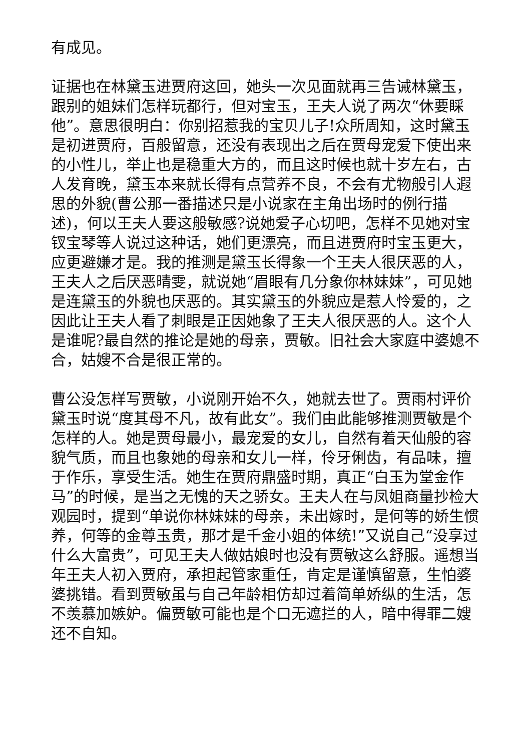有成见。
证据也在林黛玉进贾府这回，她头一次见面就再三告诫林黛玉，跟别的姐妹们怎样玩都行，但对宝玉，王夫人说了两次“休要睬他”。意思很明白：你别招惹我的宝贝儿子!众所周知，这时黛玉是初进贾府，百般留意，还没有表现出之后在贾母宠爱下使出来的小性儿，举止也是稳重大方的，而且这时候也就十岁左右，古人发育晚，黛玉本来就长得有点营养不良，不会有尤物般引人遐思的外貌(曹公那一番描述只是小说家在主角出场时的例行描述)，何以王夫人要这般敏感?说她爱子心切吧，怎样不见她对宝钗宝琴等人说过这种话，她们更漂亮，而且进贾府时宝玉更大，应更避嫌才是。我的推测是黛玉长得象一个王夫人很厌恶的人，王夫人之后厌恶晴雯，就说她“眉眼有几分象你林妹妹”，可见她是连黛玉的外貌也厌恶的。其实黛玉的外貌应是惹人怜爱的，之因此让王夫人看了刺眼是正因她象了王夫人很厌恶的人。这个人是谁呢?最自然的推论是她的母亲，贾敏。旧社会大家庭中婆媳不合，姑嫂不合是很正常的。
曹公没怎样写贾敏，小说刚开始不久，她就去世了。贾雨村评价黛玉时说“度其母不凡，故有此女”。我们由此能够推测贾敏是个怎样的人。她是贾母最小，最宠爱的女儿，自然有着天仙般的容貌气质，而且也象她的母亲和女儿一样，伶牙俐齿，有品味，擅于作乐，享受生活。她生在贾府鼎盛时期，真正“白玉为堂金作马”的时候，是当之无愧的天之骄女。王夫人在与凤姐商量抄检大观园时，提到“单说你林妹妹的母亲，未出嫁时，是何等的娇生惯养，何等的金尊玉贵，那才是千金小姐的体统!”又说自己“没享过什么大富贵”，可见王夫人做姑娘时也没有贾敏这么舒服。遥想当年王夫人初入贾府，承担起管家重任，肯定是谨慎留意，生怕婆婆挑错。看到贾敏虽与自己年龄相仿却过着简单娇纵的生活，怎不羡慕加嫉妒。偏贾敏可能也是个口无遮拦的人，暗中得罪二嫂还不自知。